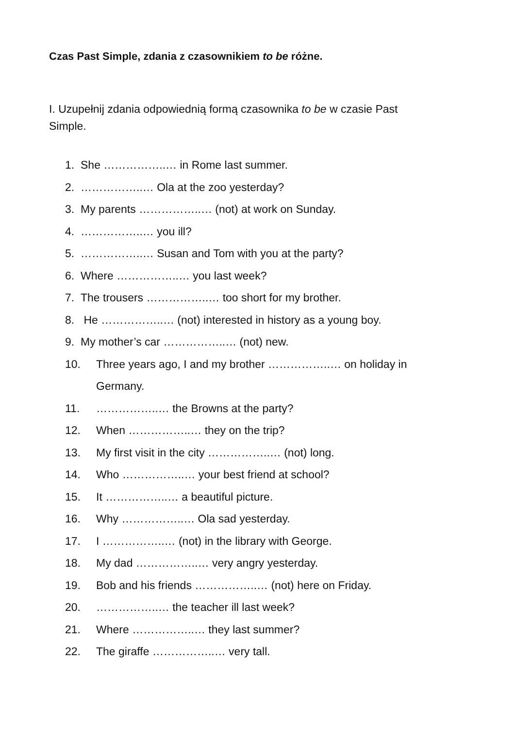Czas Past Simple, zdania z czasownikiem to be różne.
I. Uzupełnij zdania odpowiednią formą czasownika to be w czasie Past Simple.
1. She ……………..… in Rome last summer.
2. ……………..… Ola at the zoo yesterday?
3. My parents ……………..… (not) at work on Sunday.
4. ……………..… you ill?
5. ……………..… Susan and Tom with you at the party?
6. Where ……………..… you last week?
7. The trousers ……………..… too short for my brother.
8. He ……………..… (not) interested in history as a young boy.
9. My mother’s car ……………..… (not) new.
10. Three years ago, I and my brother ……………..… on holiday in Germany.
11. ……………..… the Browns at the party?
12. When ……………..… they on the trip?
13. My first visit in the city ……………..… (not) long.
14. Who ……………..… your best friend at school?
15. It ……………..… a beautiful picture.
16. Why ……………..… Ola sad yesterday.
17. I ……………..… (not) in the library with George.
18. My dad ……………..… very angry yesterday.
19. Bob and his friends ……………..… (not) here on Friday.
20. ……………..… the teacher ill last week?
21. Where ……………..… they last summer?
22. The giraffe ……………..… very tall.